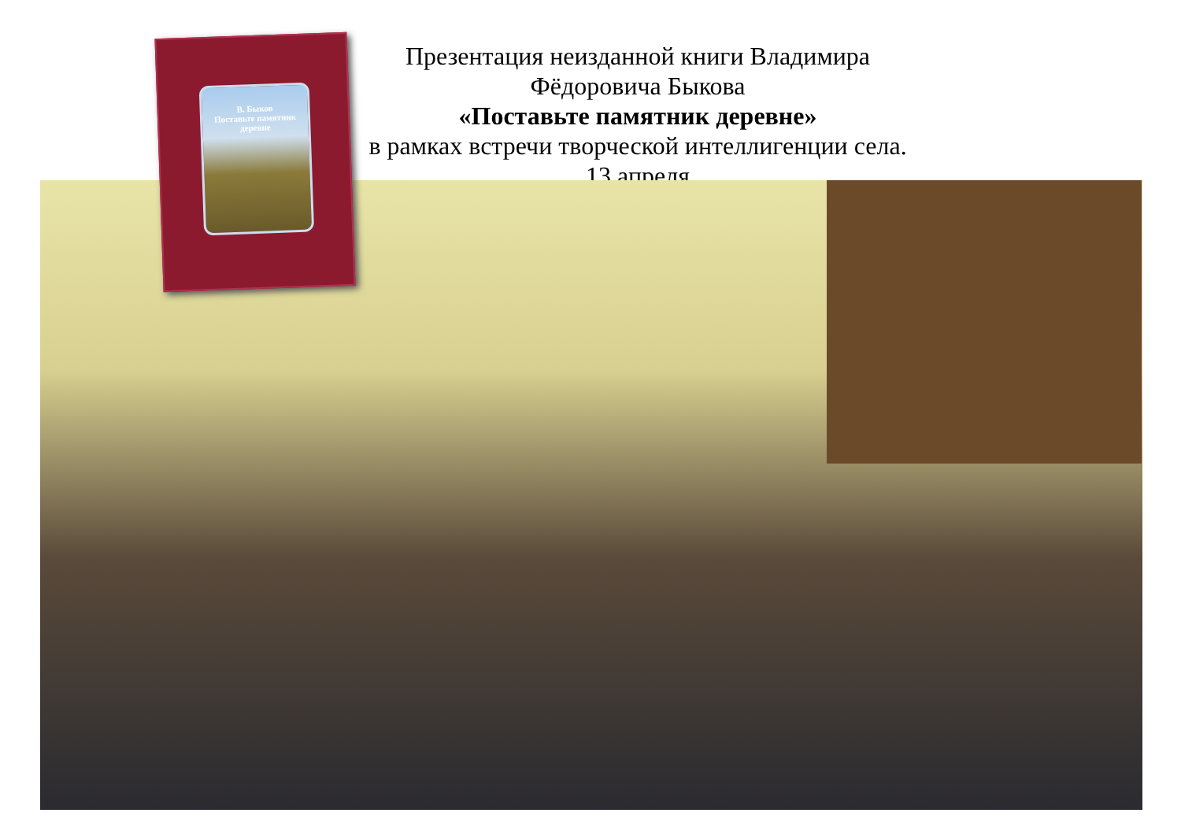Презентация неизданной книги Владимира Фёдоровича Быкова
«Поставьте памятник деревне»
в рамках встречи творческой интеллигенции села.
13 апреля
В. Быков
Поставьте памятник
деревне